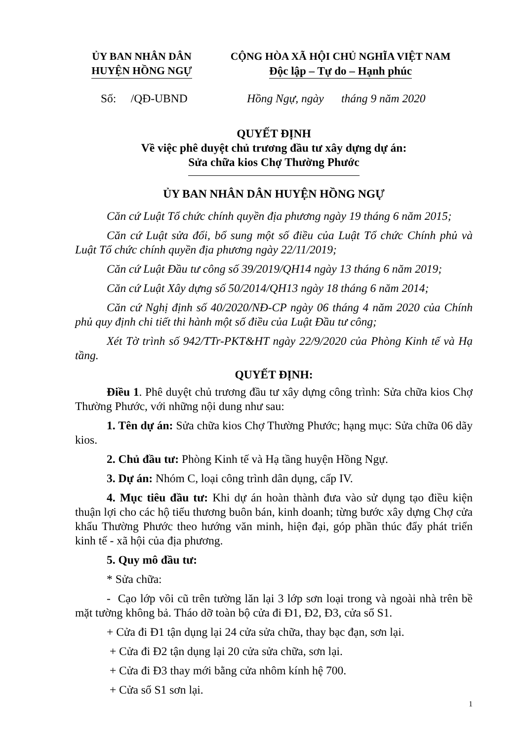ỦY BAN NHÂN DÂN
HUYỆN HỒNG NGỰ
CỘNG HÒA XÃ HỘI CHỦ NGHĨA VIỆT NAM
Độc lập – Tự do – Hạnh phúc
Số: /QĐ-UBND Hồng Ngự, ngày tháng 9 năm 2020
QUYẾT ĐỊNH
Về việc phê duyệt chủ trương đầu tư xây dựng dự án:
Sửa chữa kios Chợ Thường Phước
ỦY BAN NHÂN DÂN HUYỆN HỒNG NGỰ
Căn cứ Luật Tổ chức chính quyền địa phương ngày 19 tháng 6 năm 2015;
Căn cứ Luật sửa đổi, bổ sung một số điều của Luật Tổ chức Chính phủ và Luật Tổ chức chính quyền địa phương ngày 22/11/2019;
Căn cứ Luật Đầu tư công số 39/2019/QH14 ngày 13 tháng 6 năm 2019;
Căn cứ Luật Xây dựng số 50/2014/QH13 ngày 18 tháng 6 năm 2014;
Căn cứ Nghị định số 40/2020/NĐ-CP ngày 06 tháng 4 năm 2020 của Chính phủ quy định chi tiết thi hành một số điều của Luật Đầu tư công;
Xét Tờ trình số 942/TTr-PKT&HT ngày 22/9/2020 của Phòng Kinh tế và Hạ tầng.
QUYẾT ĐỊNH:
Điều 1. Phê duyệt chủ trương đầu tư xây dựng công trình: Sửa chữa kios Chợ Thường Phước, với những nội dung như sau:
1. Tên dự án: Sửa chữa kios Chợ Thường Phước; hạng mục: Sửa chữa 06 dãy kios.
2. Chủ đầu tư: Phòng Kinh tế và Hạ tầng huyện Hồng Ngự.
3. Dự án: Nhóm C, loại công trình dân dụng, cấp IV.
4. Mục tiêu đầu tư: Khi dự án hoàn thành đưa vào sử dụng tạo điều kiện thuận lợi cho các hộ tiểu thương buôn bán, kinh doanh; từng bước xây dựng Chợ cửa khẩu Thường Phước theo hướng văn minh, hiện đại, góp phần thúc đẩy phát triển kinh tế - xã hội của địa phương.
5. Quy mô đầu tư:
* Sửa chữa:
- Cạo lớp vôi cũ trên tường lăn lại 3 lớp sơn loại trong và ngoài nhà trên bề mặt tường không bả. Tháo dỡ toàn bộ cửa đi Đ1, Đ2, Đ3, cửa sổ S1.
+ Cửa đi Đ1 tận dụng lại 24 cửa sửa chữa, thay bạc đạn, sơn lại.
+ Cửa đi Đ2 tận dụng lại 20 cửa sửa chữa, sơn lại.
+ Cửa đi Đ3 thay mới bằng cửa nhôm kính hệ 700.
+ Cửa sổ S1 sơn lại.
1